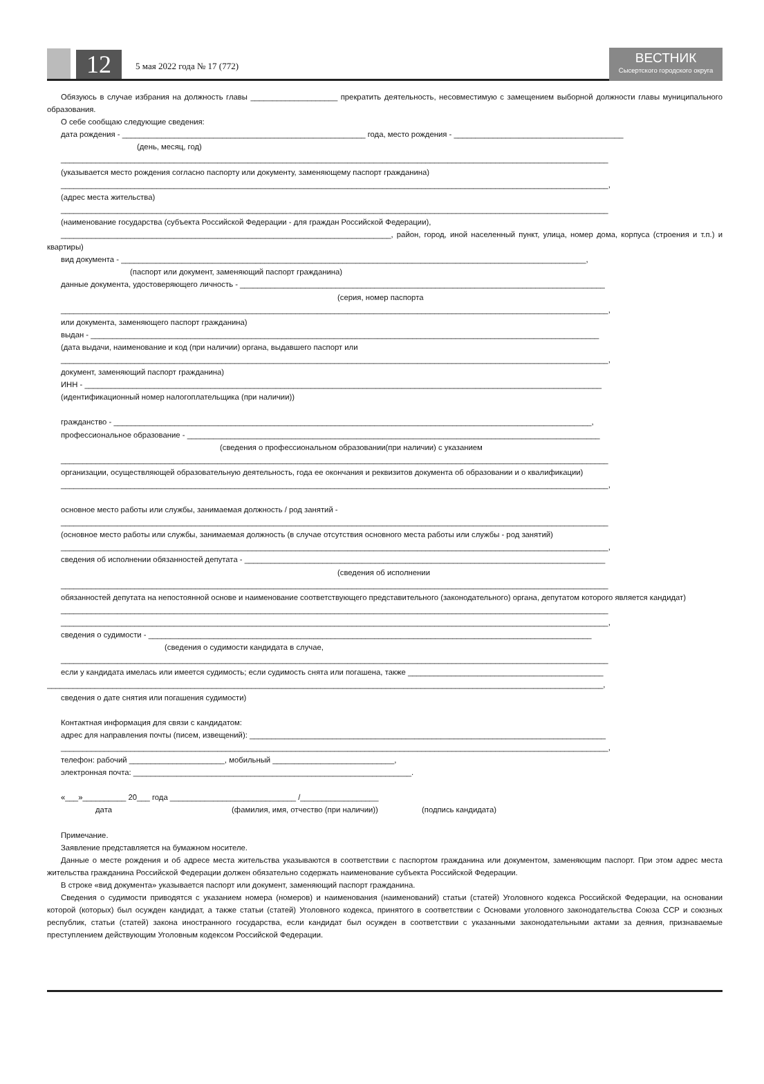12
5 мая 2022 года № 17 (772)
ВЕСТНИК
Сысертского городского округа
Обязуюсь в случае избрания на должность главы ____________________ прекратить деятельность, несовместимую с замещением выборной должности главы муниципального образования.
О себе сообщаю следующие сведения:
дата рождения - ________________________________________________________ года, место рождения - _______________________________________
(день, месяц, год)
______________________________________________________________________________________________________________________________
(указывается место рождения согласно паспорту или документу, заменяющему паспорт гражданина)
______________________________________________________________________________________________________________________________,
(адрес места жительства)
______________________________________________________________________________________________________________________________
(наименование государства (субъекта Российской Федерации - для граждан Российской Федерации),
____________________________________________________________________________, район, город, иной населенный пункт, улица, номер дома, корпуса (строения и т.п.) и квартиры)
вид документа - ___________________________________________________________________________________________________________,
(паспорт или документ, заменяющий паспорт гражданина)
данные документа, удостоверяющего личность - ____________________________________________________________________________________
(серия, номер паспорта
______________________________________________________________________________________________________________________________,
или документа, заменяющего паспорт гражданина)
выдан - _____________________________________________________________________________________________________________________
(дата выдачи, наименование и код (при наличии) органа, выдавшего паспорт или
______________________________________________________________________________________________________________________________,
документ, заменяющий паспорт гражданина)
ИНН - _______________________________________________________________________________________________________________________
(идентификационный номер налогоплательщика (при наличии))
гражданство - ______________________________________________________________________________________________________________,
профессиональное образование - _______________________________________________________________________________________________
(сведения о профессиональном образовании(при наличии) с указанием
______________________________________________________________________________________________________________________________
организации, осуществляющей образовательную деятельность, года ее окончания и реквизитов документа об образовании и о квалификации)
______________________________________________________________________________________________________________________________,
основное место работы или службы, занимаемая должность / род занятий -
______________________________________________________________________________________________________________________________
(основное место работы или службы, занимаемая должность (в случае отсутствия основного места работы или службы - род занятий)
______________________________________________________________________________________________________________________________,
сведения об исполнении обязанностей депутата - ___________________________________________________________________________________
(сведения об исполнении
______________________________________________________________________________________________________________________________
обязанностей депутата на непостоянной основе и наименование соответствующего представительного (законодательного) органа, депутатом которого является кандидат)
______________________________________________________________________________________________________________________________
______________________________________________________________________________________________________________________________,
сведения о судимости - ______________________________________________________________________________________________________
(сведения о судимости кандидата в случае,
______________________________________________________________________________________________________________________________
если у кандидата имелась или имеется судимость; если судимость снята или погашена, также _____________________________________________
________________________________________________________________________________________________________________________________,
сведения о дате снятия или погашения судимости)
Контактная информация для связи с кандидатом:
адрес для направления почты (писем, извещений): __________________________________________________________________________________
______________________________________________________________________________________________________________________________,
телефон: рабочий ______________________, мобильный ____________________________,
электронная почта: ________________________________________________________________.
«___»__________ 20___ года _____________________________ /__________________
дата (фамилия, имя, отчество (при наличии)) (подпись кандидата)
Примечание.
Заявление представляется на бумажном носителе.
Данные о месте рождения и об адресе места жительства указываются в соответствии с паспортом гражданина или документом, заменяющим паспорт. При этом адрес места жительства гражданина Российской Федерации должен обязательно содержать наименование субъекта Российской Федерации.
В строке «вид документа» указывается паспорт или документ, заменяющий паспорт гражданина.
Сведения о судимости приводятся с указанием номера (номеров) и наименования (наименований) статьи (статей) Уголовного кодекса Российской Федерации, на основании которой (которых) был осужден кандидат, а также статьи (статей) Уголовного кодекса, принятого в соответствии с Основами уголовного законодательства Союза ССР и союзных республик, статьи (статей) закона иностранного государства, если кандидат был осужден в соответствии с указанными законодательными актами за деяния, признаваемые преступлением действующим Уголовным кодексом Российской Федерации.